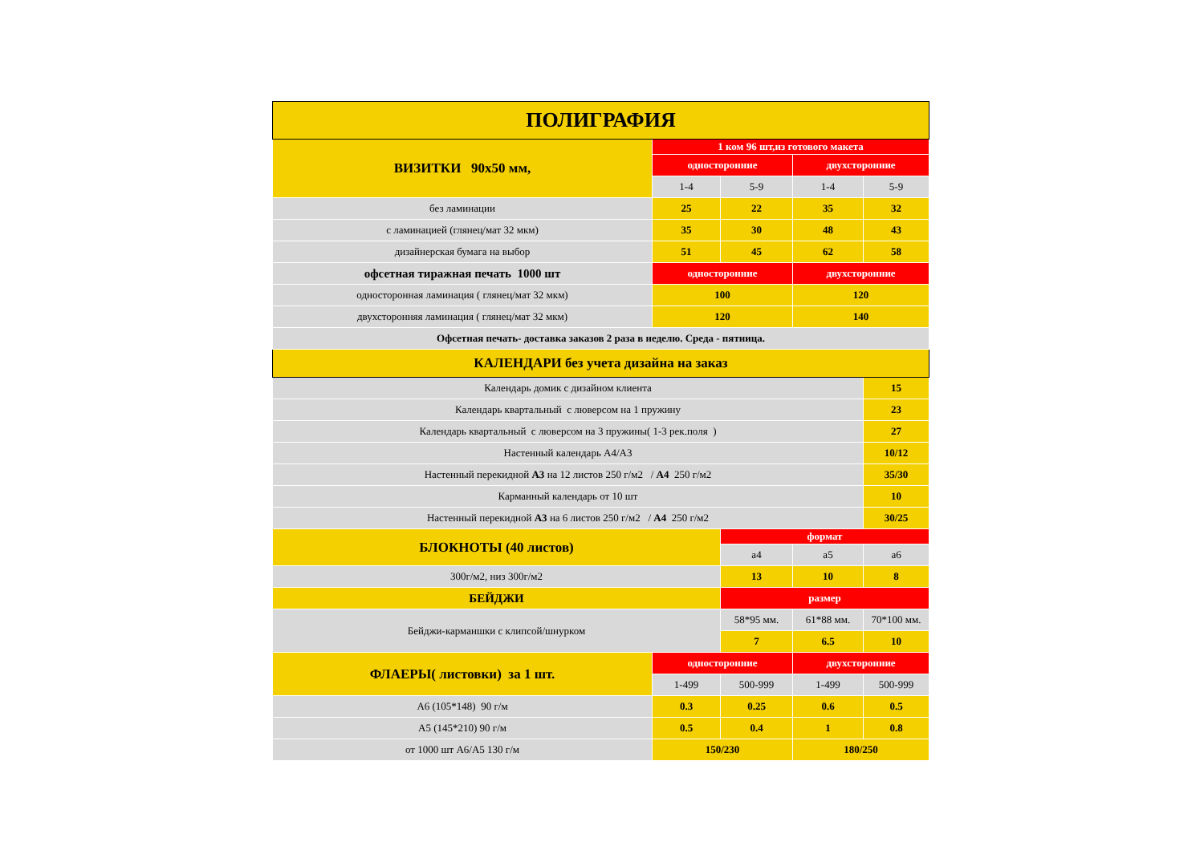| ПОЛИГРАФИЯ | | | | |
| --- | --- | --- | --- | --- |
| ВИЗИТКИ 90х50 мм, | 1 ком 96 шт,из готового макета | | | |
| | односторонние | | двухсторонние | |
| | 1-4 | 5-9 | 1-4 | 5-9 |
| без ламинации | 25 | 22 | 35 | 32 |
| с ламинацией (глянец/мат 32 мкм) | 35 | 30 | 48 | 43 |
| дизайнерская бумага на выбор | 51 | 45 | 62 | 58 |
| офсетная тиражная печать 1000 шт | односторонние | | двухсторонние | |
| односторонная ламинация ( глянец/мат 32 мкм) | 100 | | 120 | |
| двухсторонняя ламинация ( глянец/мат 32 мкм) | 120 | | 140 | |
| Офсетная печать- доставка заказов 2 раза в неделю. Среда - пятница. | | | | |
| КАЛЕНДАРИ без учета дизайна на заказ | | | | |
| Календарь домик с дизайном клиента | | | | 15 |
| Календарь квартальный с люверсом на 1 пружину | | | | 23 |
| Календарь квартальный с люверсом на 3 пружины( 1-3 рек.поля ) | | | | 27 |
| Настенный календарь А4/А3 | | | | 10/12 |
| Настенный перекидной А3 на 12 листов 250 г/м2 / А4 250 г/м2 | | | | 35/30 |
| Карманный календарь от 10 шт | | | | 10 |
| Настенный перекидной А3 на 6 листов 250 г/м2 / А4 250 г/м2 | | | | 30/25 |
| БЛОКНОТЫ (40 листов) | | формат | | |
| | | а4 | а5 | а6 |
| 300г/м2, низ 300г/м2 | | 13 | 10 | 8 |
| БЕЙДЖИ | | размер | | |
| Бейджи-карманшки с клипсой/шнурком | | 58*95 мм. | 61*88 мм. | 70*100 мм. |
| | | 7 | 6.5 | 10 |
| ФЛАЕРЫ( листовки) за 1 шт. | односторонние | | двухсторонние | |
| | 1-499 | 500-999 | 1-499 | 500-999 |
| А6 (105*148) 90 г/м | 0.3 | 0.25 | 0.6 | 0.5 |
| А5 (145*210) 90 г/м | 0.5 | 0.4 | 1 | 0.8 |
| от 1000 шт А6/А5 130 г/м | 150/230 | | 180/250 | |